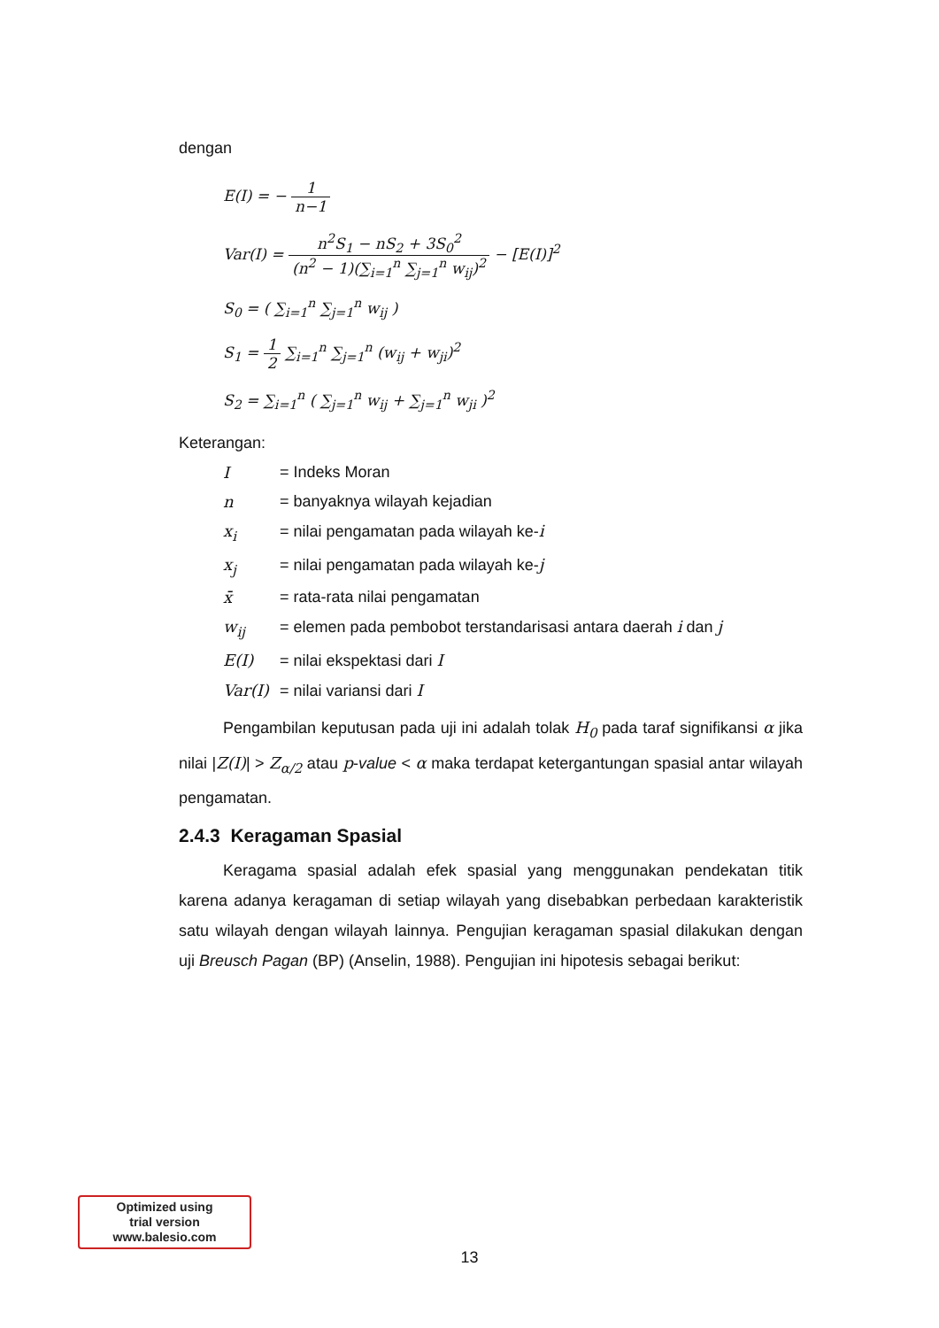dengan
E(I) = − 1 n−1
Var(I) = n<sup>2</sup>S<sub>1</sub> − nS<sub>2</sub> + 3S<sub>0</sub><sup>2</sup> (n<sup>2</sup> − 1)(∑<sub>i=1</sub><sup>n</sup> ∑<sub>j=1</sub><sup>n</sup> w<sub>ij</sub>)<sup>2</sup> − [E(I)]<sup>2</sup>
S<sub>0</sub> = ( ∑<sub>i=1</sub><sup>n</sup> ∑<sub>j=1</sub><sup>n</sup> w<sub>ij</sub> )
S<sub>1</sub> = 1 2 ∑<sub>i=1</sub><sup>n</sup> ∑<sub>j=1</sub><sup>n</sup> (w<sub>ij</sub> + w<sub>ji</sub>)<sup>2</sup>
S<sub>2</sub> = ∑<sub>i=1</sub><sup>n</sup> ( ∑<sub>j=1</sub><sup>n</sup> w<sub>ij</sub> + ∑<sub>j=1</sub><sup>n</sup> w<sub>ji</sub> )<sup>2</sup>
Keterangan:
| I | = Indeks Moran |
| n | = banyaknya wilayah kejadian |
| x<sub>i</sub> | = nilai pengamatan pada wilayah ke- i |
| x<sub>j</sub> | = nilai pengamatan pada wilayah ke- j |
| x̄ | = rata-rata nilai pengamatan |
| w<sub>ij</sub> | = elemen pada pembobot terstandarisasi antara daerah i dan j |
| E(I) | = nilai ekspektasi dari I |
| Var(I) | = nilai variansi dari I |
Pengambilan keputusan pada uji ini adalah tolak H<sub>0</sub> pada taraf signifikansi α jika nilai |Z(I)| > Z<sub>α/2</sub> atau p-value < α maka terdapat ketergantungan spasial antar wilayah pengamatan.
2.4.3 Keragaman Spasial
Keragama spasial adalah efek spasial yang menggunakan pendekatan titik karena adanya keragaman di setiap wilayah yang disebabkan perbedaan karakteristik satu wilayah dengan wilayah lainnya. Pengujian keragaman spasial dilakukan dengan uji Breusch Pagan (BP) (Anselin, 1988). Pengujian ini hipotesis sebagai berikut:
Optimized using
trial version
www.balesio.com
13